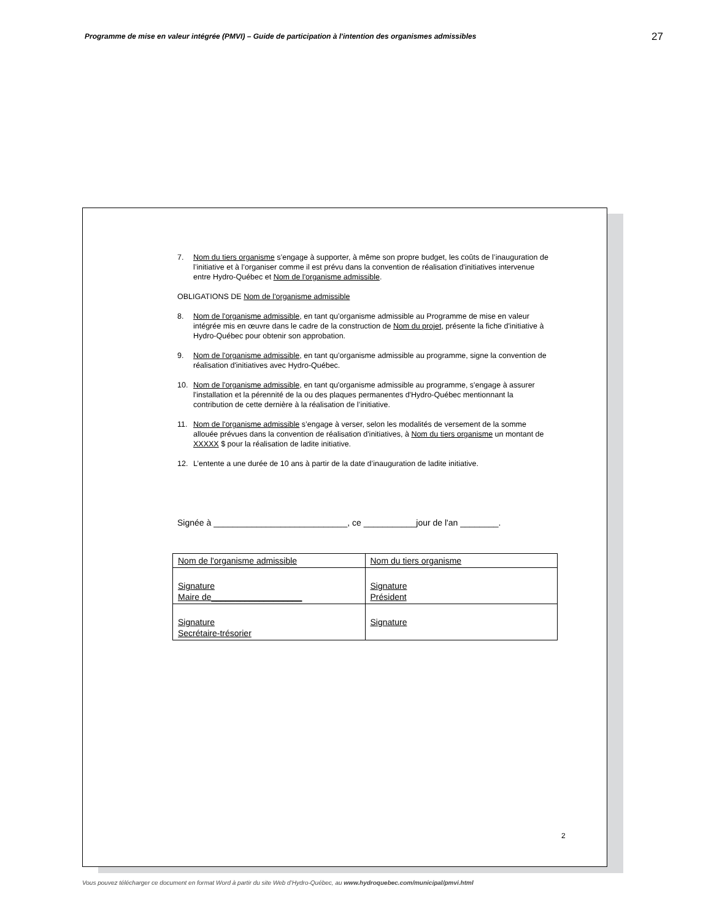Programme de mise en valeur intégrée (PMVI) – Guide de participation à l'intention des organismes admissibles 27
7. Nom du tiers organisme s’engage à supporter, à même son propre budget, les coûts de l’inauguration de l’initiative et à l’organiser comme il est prévu dans la convention de réalisation d'initiatives intervenue entre Hydro-Québec et Nom de l'organisme admissible.
OBLIGATIONS DE Nom de l'organisme admissible
8. Nom de l'organisme admissible, en tant qu’organisme admissible au Programme de mise en valeur intégrée mis en œuvre dans le cadre de la construction de Nom du projet, présente la fiche d'initiative à Hydro-Québec pour obtenir son approbation.
9. Nom de l'organisme admissible, en tant qu’organisme admissible au programme, signe la convention de réalisation d'initiatives avec Hydro-Québec.
10. Nom de l'organisme admissible, en tant qu'organisme admissible au programme, s'engage à assurer l'installation et la pérennité de la ou des plaques permanentes d'Hydro-Québec mentionnant la contribution de cette dernière à la réalisation de l’initiative.
11. Nom de l'organisme admissible s’engage à verser, selon les modalités de versement de la somme allouée prévues dans la convention de réalisation d'initiatives, à Nom du tiers organisme un montant de XXXXX $ pour la réalisation de ladite initiative.
12. L’entente a une durée de 10 ans à partir de la date d’inauguration de ladite initiative.
Signée à ____________________________, ce ___________jour de l'an ________.
| Nom de l'organisme admissible | Nom du tiers organisme |
| Signature Maire de___________________ | Signature Président |
| Signature Secrétaire-trésorier | Signature |
2
Vous pouvez télécharger ce document en format Word à partir du site Web d’Hydro-Québec, au www.hydroquebec.com/municipal/pmvi.html